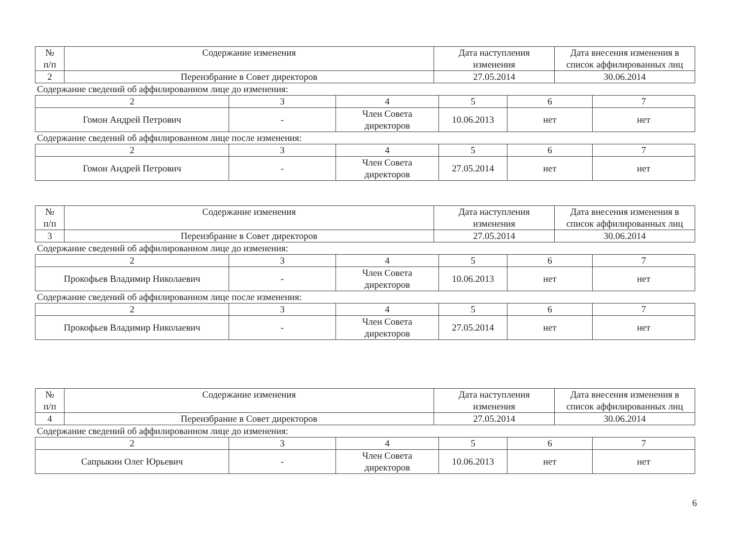| № п/п | Содержание изменения | Дата наступления изменения | Дата внесения изменения в список аффилированных лиц |
| --- | --- | --- | --- |
| 2 | Переизбрание в Совет директоров | 27.05.2014 | 30.06.2014 |
Содержание сведений об аффилированном лице до изменения:
| 2 | 3 | 4 | 5 | 6 | 7 |
| Гомон Андрей Петрович | - | Член Совета директоров | 10.06.2013 | нет | нет |
Содержание сведений об аффилированном лице после изменения:
| 2 | 3 | 4 | 5 | 6 | 7 |
| Гомон Андрей Петрович | - | Член Совета директоров | 27.05.2014 | нет | нет |
| № п/п | Содержание изменения | Дата наступления изменения | Дата внесения изменения в список аффилированных лиц |
| --- | --- | --- | --- |
| 3 | Переизбрание в Совет директоров | 27.05.2014 | 30.06.2014 |
Содержание сведений об аффилированном лице до изменения:
| 2 | 3 | 4 | 5 | 6 | 7 |
| Прокофьев Владимир Николаевич | - | Член Совета директоров | 10.06.2013 | нет | нет |
Содержание сведений об аффилированном лице после изменения:
| 2 | 3 | 4 | 5 | 6 | 7 |
| Прокофьев Владимир Николаевич | - | Член Совета директоров | 27.05.2014 | нет | нет |
| № п/п | Содержание изменения | Дата наступления изменения | Дата внесения изменения в список аффилированных лиц |
| --- | --- | --- | --- |
| 4 | Переизбрание в Совет директоров | 27.05.2014 | 30.06.2014 |
Содержание сведений об аффилированном лице до изменения:
| 2 | 3 | 4 | 5 | 6 | 7 |
| Сапрыкин Олег Юрьевич | - | Член Совета директоров | 10.06.2013 | нет | нет |
6